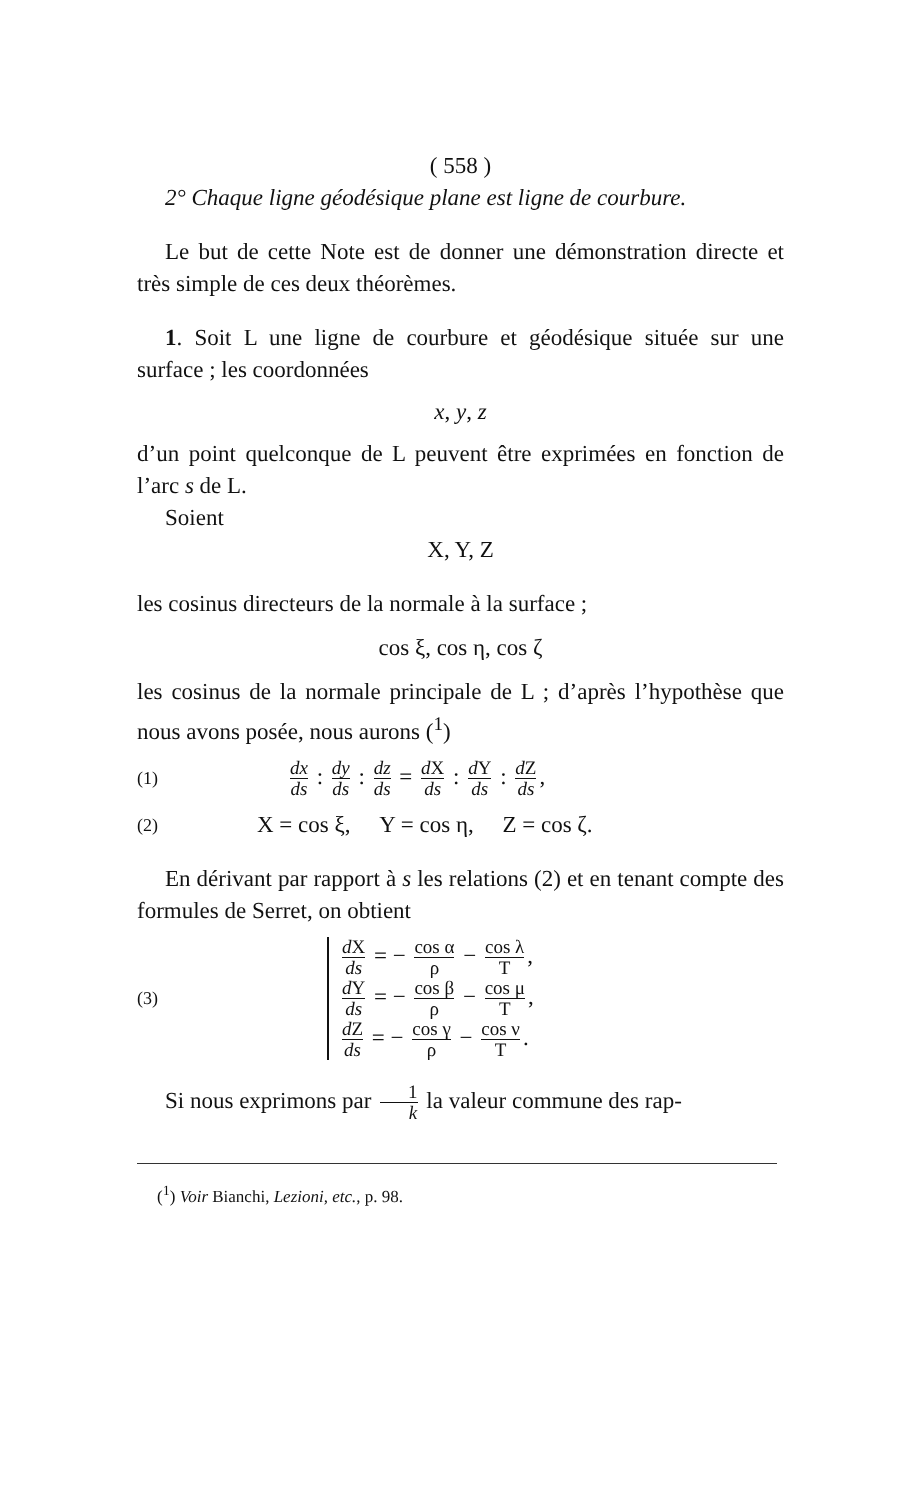( 558 )
2° Chaque ligne géodésique plane est ligne de courbure.
Le but de cette Note est de donner une démonstration directe et très simple de ces deux théorèmes.
1. Soit L une ligne de courbure et géodésique située sur une surface ; les coordonnées
x, y, z
d’un point quelconque de L peuvent être exprimées en fonction de l’arc s de L.
Soient
X, Y, Z
les cosinus directeurs de la normale à la surface ;
cos ξ, cos η, cos ζ
les cosinus de la normale principale de L ; d’après l’hypothèse que nous avons posée, nous aurons (<sup>1</sup>)
(1) dx ds : dy ds : dz ds = d X ds : d Y ds : d Z ds,
(2) X = cos ξ, Y = cos η, Z = cos ζ.
En dérivant par rapport à s les relations (2) et en tenant compte des formules de Serret, on obtient
(3)
d X ds = − cos α ρ − cos λ T,
d Y ds = − cos β ρ − cos μ T,
d Z ds = − cos γ ρ − cos ν T.
Si nous exprimons par 1 k la valeur commune des rap-
(<sup>1</sup>) Voir Bianchi, Lezioni, etc., p. 98.